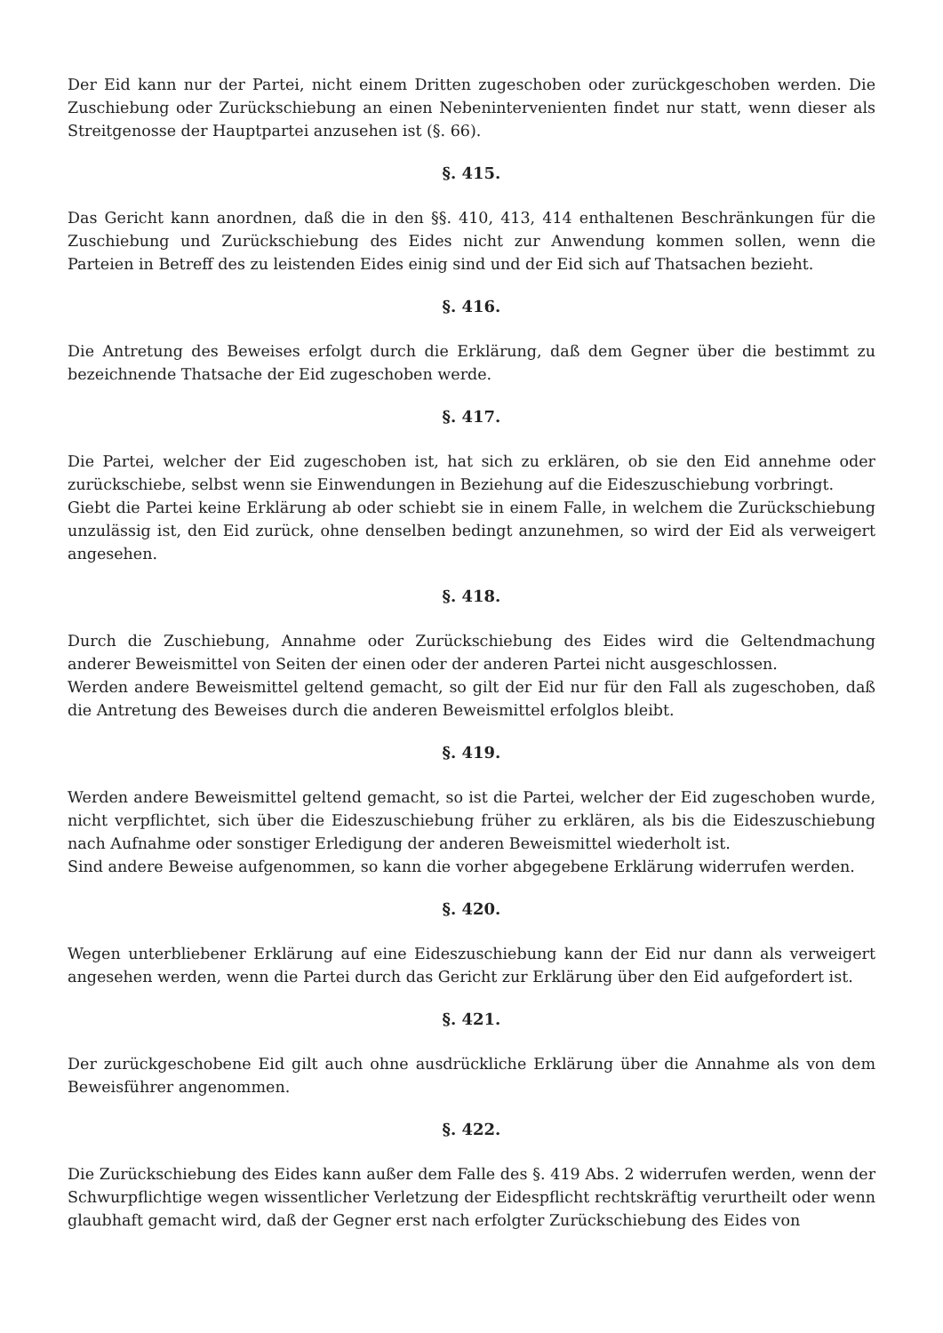Der Eid kann nur der Partei, nicht einem Dritten zugeschoben oder zurückgeschoben werden. Die Zuschiebung oder Zurückschiebung an einen Nebenintervenienten findet nur statt, wenn dieser als Streitgenosse der Hauptpartei anzusehen ist (§. 66).
§. 415.
Das Gericht kann anordnen, daß die in den §§. 410, 413, 414 enthaltenen Beschränkungen für die Zuschiebung und Zurückschiebung des Eides nicht zur Anwendung kommen sollen, wenn die Parteien in Betreff des zu leistenden Eides einig sind und der Eid sich auf Thatsachen bezieht.
§. 416.
Die Antretung des Beweises erfolgt durch die Erklärung, daß dem Gegner über die bestimmt zu bezeichnende Thatsache der Eid zugeschoben werde.
§. 417.
Die Partei, welcher der Eid zugeschoben ist, hat sich zu erklären, ob sie den Eid annehme oder zurückschiebe, selbst wenn sie Einwendungen in Beziehung auf die Eideszuschiebung vorbringt.
Giebt die Partei keine Erklärung ab oder schiebt sie in einem Falle, in welchem die Zurückschiebung unzulässig ist, den Eid zurück, ohne denselben bedingt anzunehmen, so wird der Eid als verweigert angesehen.
§. 418.
Durch die Zuschiebung, Annahme oder Zurückschiebung des Eides wird die Geltendmachung anderer Beweismittel von Seiten der einen oder der anderen Partei nicht ausgeschlossen.
Werden andere Beweismittel geltend gemacht, so gilt der Eid nur für den Fall als zugeschoben, daß die Antretung des Beweises durch die anderen Beweismittel erfolglos bleibt.
§. 419.
Werden andere Beweismittel geltend gemacht, so ist die Partei, welcher der Eid zugeschoben wurde, nicht verpflichtet, sich über die Eideszuschiebung früher zu erklären, als bis die Eideszuschiebung nach Aufnahme oder sonstiger Erledigung der anderen Beweismittel wiederholt ist.
Sind andere Beweise aufgenommen, so kann die vorher abgegebene Erklärung widerrufen werden.
§. 420.
Wegen unterbliebener Erklärung auf eine Eideszuschiebung kann der Eid nur dann als verweigert angesehen werden, wenn die Partei durch das Gericht zur Erklärung über den Eid aufgefordert ist.
§. 421.
Der zurückgeschobene Eid gilt auch ohne ausdrückliche Erklärung über die Annahme als von dem Beweisführer angenommen.
§. 422.
Die Zurückschiebung des Eides kann außer dem Falle des §. 419 Abs. 2 widerrufen werden, wenn der Schwurpflichtige wegen wissentlicher Verletzung der Eidespflicht rechtskräftig verurtheilt oder wenn glaubhaft gemacht wird, daß der Gegner erst nach erfolgter Zurückschiebung des Eides von